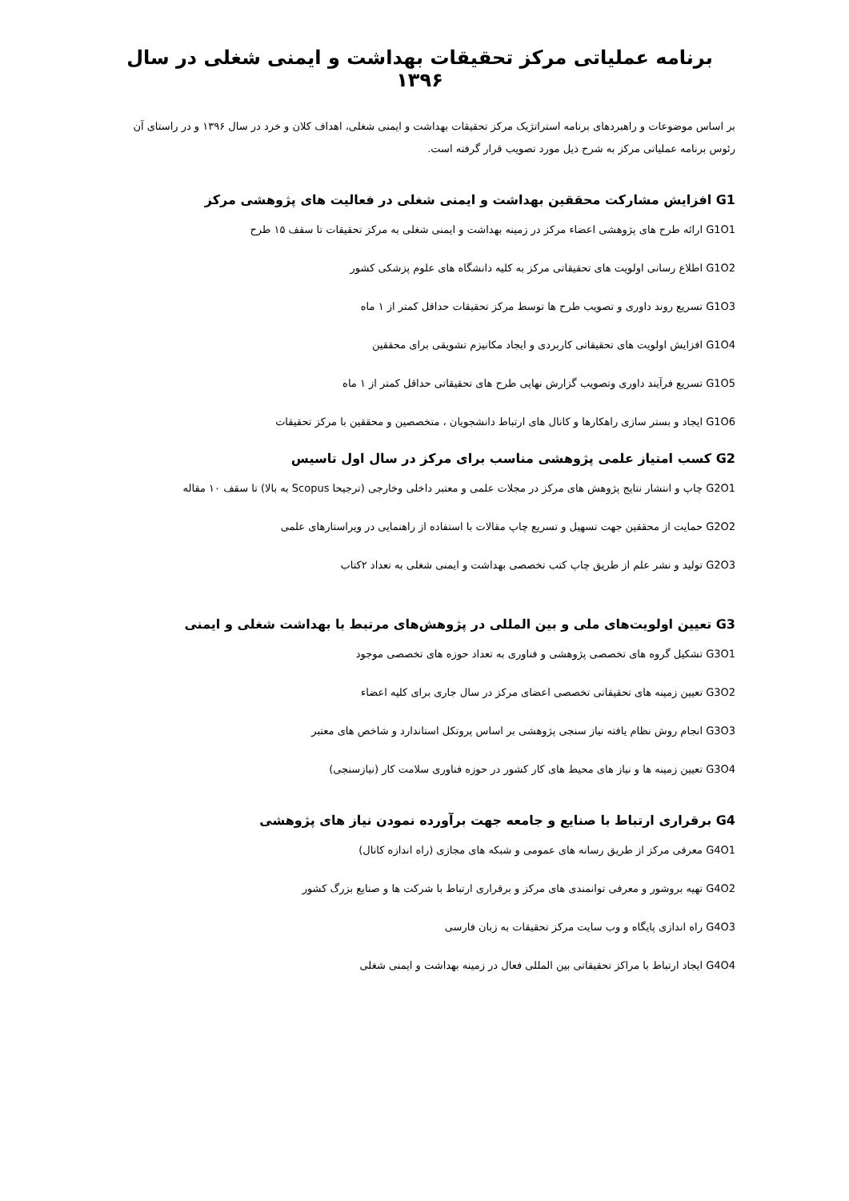برنامه عملیاتی مرکز تحقیقات بهداشت و ایمنی شغلی در سال ۱۳۹۶
بر اساس موضوعات و راهبردهای برنامه استراتژیک مرکز تحقیقات بهداشت و ایمنی شغلی، اهداف کلان و خرد در سال ۱۳۹۶ و در راستای آن رئوس برنامه عملیاتی مرکز به شرح ذیل مورد تصویب قرار گرفته است.
G1 افزایش مشارکت محققین بهداشت و ایمنی شغلی در فعالیت های پژوهشی مرکز
G1O1 ارائه طرح های پژوهشی اعضاء مرکز در زمینه بهداشت و ایمنی شغلی به مرکز تحقیقات تا سقف ۱۵ طرح
G1O2 اطلاع رسانی اولویت های تحقیقاتی مرکز به کلیه دانشگاه های علوم پزشکی کشور
G1O3 تسریع روند داوری و تصویب طرح ها توسط مرکز تحقیقات حداقل کمتر از ۱ ماه
G1O4 افزایش اولویت های تحقیقاتی کاربردی و ایجاد مکانیزم تشویقی برای محققین
G1O5 تسریع فرآیند داوری وتصویب گزارش نهایی طرح های تحقیقاتی حداقل کمتر از ۱ ماه
G1O6 ایجاد و بستر سازی راهکارها و کانال های ارتباط دانشجویان ، متخصصین و محققین با مرکز تحقیقات
G2 کسب امتیاز علمی پژوهشی مناسب برای مرکز در سال اول تاسیس
G2O1 چاپ و انتشار نتایج پژوهش های مرکز در مجلات علمی و معتبر داخلی وخارجی (ترجیحا Scopus به بالا) تا سقف ۱۰ مقاله
G2O2 حمایت از محققین جهت تسهیل و تسریع چاپ مقالات با استفاده از راهنمایی در ویراستارهای علمی
G2O3 تولید و نشر علم از طریق چاپ کتب تخصصی بهداشت و ایمنی شغلی به تعداد ۲کتاب
G3 تعیین اولویت‌های ملی و بین المللی در پژوهش‌های مرتبط با بهداشت شغلی و ایمنی
G3O1 تشکیل گروه های تخصصی پژوهشی و فناوری به تعداد حوزه های تخصصی موجود
G3O2 تعیین زمینه های تحقیقاتی تخصصی اعضای مرکز در سال جاری برای کلیه اعضاء
G3O3 انجام روش نظام یافته نیاز سنجی پژوهشی بر اساس پروتکل استاندارد و شاخص های معتبر
G3O4 تعیین زمینه ها و نیاز های محیط های کار کشور در حوزه فناوری سلامت کار (نیازسنجی)
G4 برقراری ارتباط با صنایع و جامعه جهت برآورده نمودن نیاز های پژوهشی
G4O1 معرفی مرکز از طریق رسانه های عمومی و شبکه های مجازی (راه اندازه کانال)
G4O2 تهیه بروشور و معرفی توانمندی های مرکز و برقراری ارتباط با شرکت ها و صنایع بزرگ کشور
G4O3 راه اندازی پایگاه و وب سایت مرکز تحقیقات به زبان فارسی
G4O4 ایجاد ارتباط با مراکز تحقیقاتی بین المللی فعال در زمینه بهداشت و ایمنی شغلی